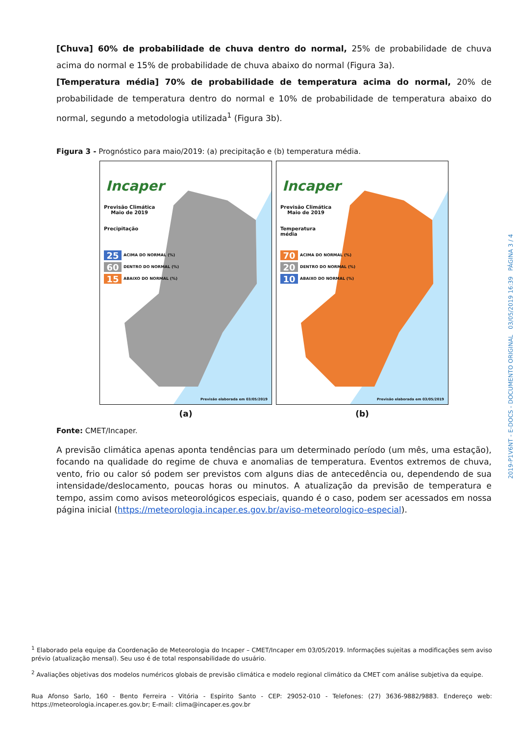[Chuva] 60% de probabilidade de chuva dentro do normal, 25% de probabilidade de chuva acima do normal e 15% de probabilidade de chuva abaixo do normal (Figura 3a).
[Temperatura média] 70% de probabilidade de temperatura acima do normal, 20% de probabilidade de temperatura dentro do normal e 10% de probabilidade de temperatura abaixo do normal, segundo a metodologia utilizada<sup>1</sup> (Figura 3b).
Figura 3 - Prognóstico para maio/2019: (a) precipitação e (b) temperatura média.
Incaper
Previsão Climática
Maio de 2019
Precipitação
25 ACIMA DO NORMAL (%)
60 DENTRO DO NORMAL (%)
15 ABAIXO DO NORMAL (%)
Previsão elaborada em 03/05/2019
(a)
Incaper
Previsão Climática
Maio de 2019
Temperatura
média
70 ACIMA DO NORMAL (%)
20 DENTRO DO NORMAL (%)
10 ABAIXO DO NORMAL (%)
Previsão elaborada em 03/05/2019
(b)
Fonte: CMET/Incaper.
A previsão climática apenas aponta tendências para um determinado período (um mês, uma estação), focando na qualidade do regime de chuva e anomalias de temperatura. Eventos extremos de chuva, vento, frio ou calor só podem ser previstos com alguns dias de antecedência ou, dependendo de sua intensidade/deslocamento, poucas horas ou minutos. A atualização da previsão de temperatura e tempo, assim como avisos meteorológicos especiais, quando é o caso, podem ser acessados em nossa página inicial (https://meteorologia.incaper.es.gov.br/aviso-meteorologico-especial).
<sup>1</sup> Elaborado pela equipe da Coordenação de Meteorologia do Incaper – CMET/Incaper em 03/05/2019. Informações sujeitas a modificações sem aviso prévio (atualização mensal). Seu uso é de total responsabilidade do usuário.
<sup>2</sup> Avaliações objetivas dos modelos numéricos globais de previsão climática e modelo regional climático da CMET com análise subjetiva da equipe.
Rua Afonso Sarlo, 160 - Bento Ferreira - Vitória - Espírito Santo - CEP: 29052-010 - Telefones: (27) 3636-9882/9883. Endereço web: https://meteorologia.incaper.es.gov.br; E-mail: clima@incaper.es.gov.br
2019-P1V6NT - E-DOCS - DOCUMENTO ORIGINAL 03/05/2019 16:39 PÁGINA 3 / 4